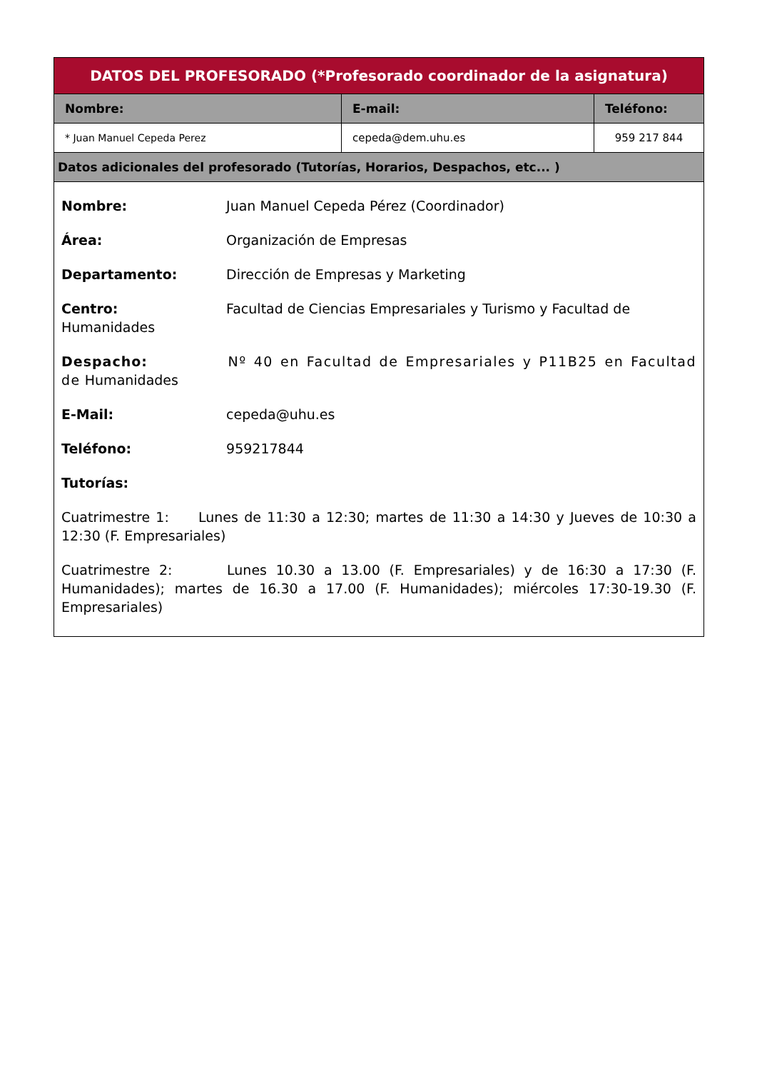| DATOS DEL PROFESORADO (*Profesorado coordinador de la asignatura) | | |
| --- | --- | --- |
| Nombre: | E-mail: | Teléfono: |
| * Juan Manuel Cepeda Perez | cepeda@dem.uhu.es | 959 217 844 |
| Datos adicionales del profesorado (Tutorías, Horarios, Despachos, etc... ) | | |
| Nombre: Juan Manuel Cepeda Pérez (Coordinador) Área: Organización de Empresas Departamento: Dirección de Empresas y Marketing Centro: Facultad de Ciencias Empresariales y Turismo y Facultad de Humanidades Despacho: Nº 40 en Facultad de Empresariales y P11B25 en Facultad de Humanidades E-Mail: cepeda@uhu.es Teléfono: 959217844 Tutorías: Cuatrimestre 1: Lunes de 11:30 a 12:30; martes de 11:30 a 14:30 y Jueves de 10:30 a 12:30 (F. Empresariales) Cuatrimestre 2: Lunes 10.30 a 13.00 (F. Empresariales) y de 16:30 a 17:30 (F. Humanidades); martes de 16.30 a 17.00 (F. Humanidades); miércoles 17:30-19.30 (F. Empresariales) | | |